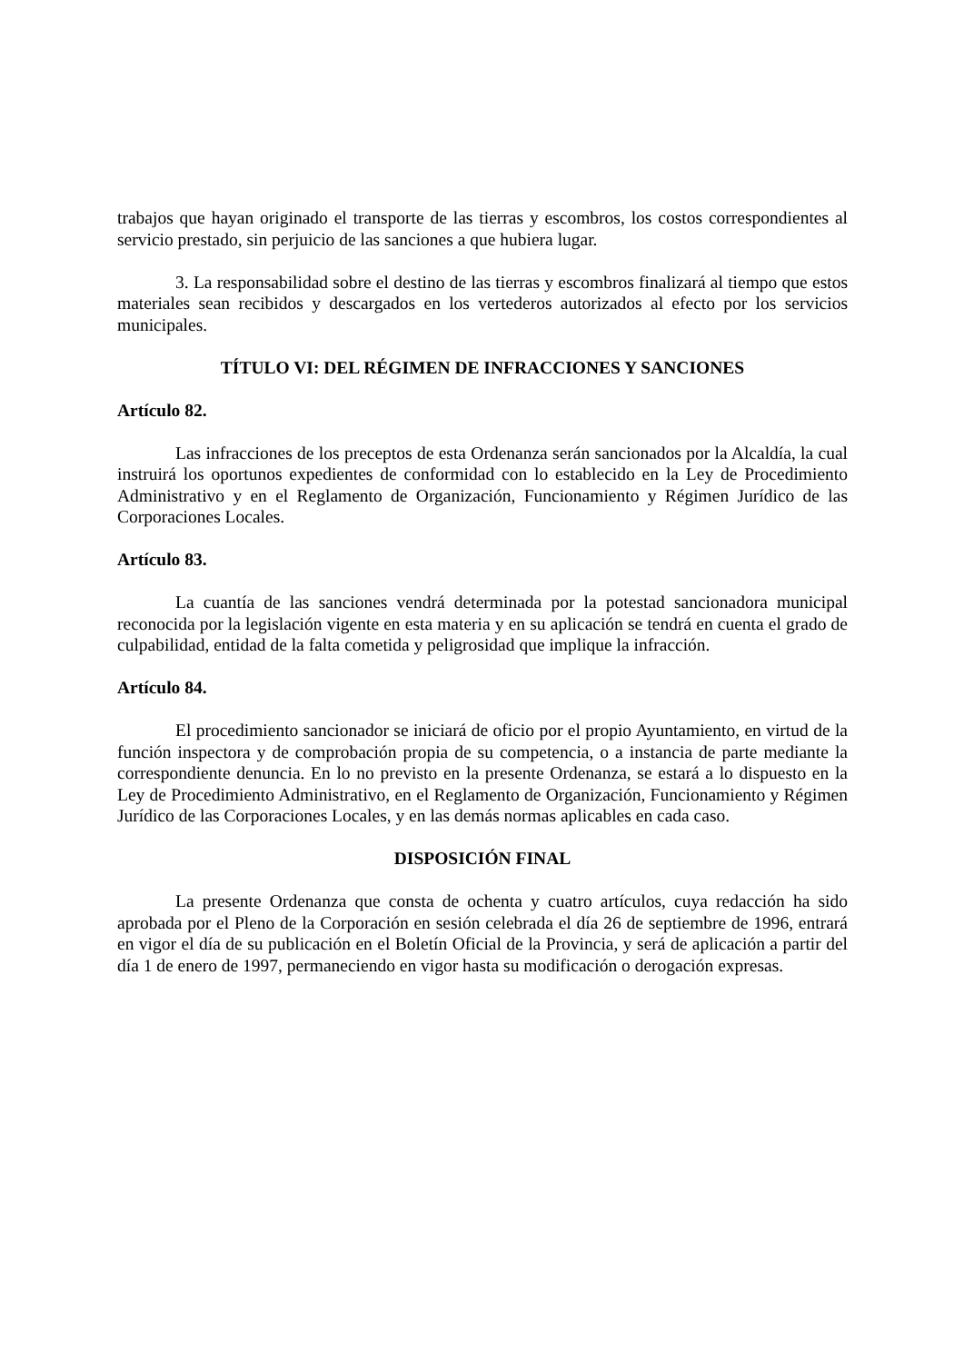trabajos que hayan originado el transporte de las tierras y escombros, los costos correspondientes al servicio prestado, sin perjuicio de las sanciones a que hubiera lugar.
3. La responsabilidad sobre el destino de las tierras y escombros finalizará al tiempo que estos materiales sean recibidos y descargados en los vertederos autorizados al efecto por los servicios municipales.
TÍTULO VI: DEL RÉGIMEN DE INFRACCIONES Y SANCIONES
Artículo 82.
Las infracciones de los preceptos de esta Ordenanza serán sancionados por la Alcaldía, la cual instruirá los oportunos expedientes de conformidad con lo establecido en la Ley de Procedimiento Administrativo y en el Reglamento de Organización, Funcionamiento y Régimen Jurídico de las Corporaciones Locales.
Artículo 83.
La cuantía de las sanciones vendrá determinada por la potestad sancionadora municipal reconocida por la legislación vigente en esta materia y en su aplicación se tendrá en cuenta el grado de culpabilidad, entidad de la falta cometida y peligrosidad que implique la infracción.
Artículo 84.
El procedimiento sancionador se iniciará de oficio por el propio Ayuntamiento, en virtud de la función inspectora y de comprobación propia de su competencia, o a instancia de parte mediante la correspondiente denuncia. En lo no previsto en la presente Ordenanza, se estará a lo dispuesto en la Ley de Procedimiento Administrativo, en el Reglamento de Organización, Funcionamiento y Régimen Jurídico de las Corporaciones Locales, y en las demás normas aplicables en cada caso.
DISPOSICIÓN FINAL
La presente Ordenanza que consta de ochenta y cuatro artículos, cuya redacción ha sido aprobada por el Pleno de la Corporación en sesión celebrada el día 26 de septiembre de 1996, entrará en vigor el día de su publicación en el Boletín Oficial de la Provincia, y será de aplicación a partir del día 1 de enero de 1997, permaneciendo en vigor hasta su modificación o derogación expresas.